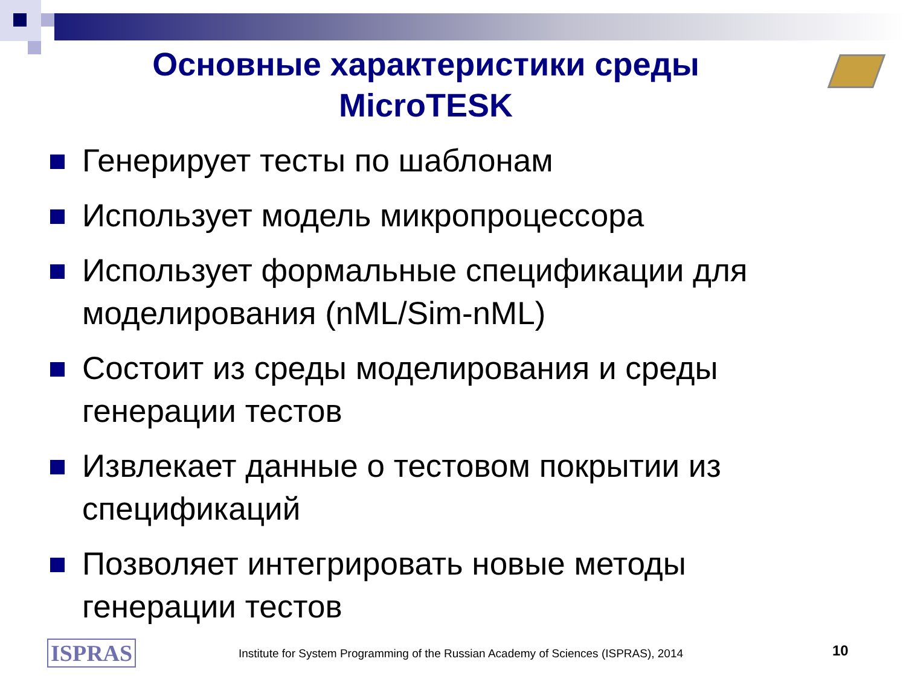Основные характеристики среды
MicroTESK
Генерирует тесты по шаблонам
Использует модель микропроцессора
Использует формальные спецификации для моделирования (nML/Sim-nML)
Состоит из среды моделирования и среды генерации тестов
Извлекает данные о тестовом покрытии из спецификаций
Позволяет интегрировать новые методы генерации тестов
ISPRAS
Institute for System Programming of the Russian Academy of Sciences (ISPRAS), 2014
10